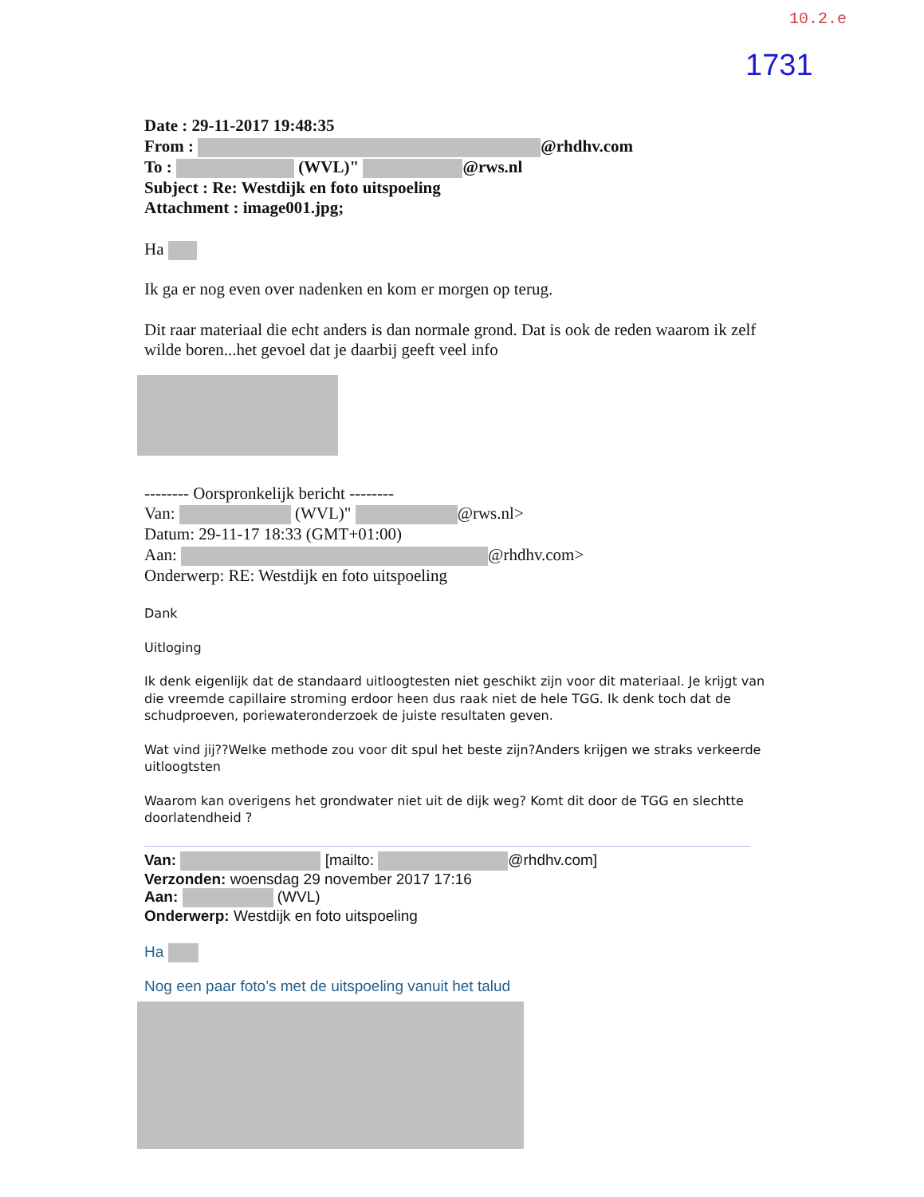10.2.e
1731
Date : 29-11-2017 19:48:35
From : @rhdhv.com
To : (WVL)" @rws.nl
Subject : Re: Westdijk en foto uitspoeling
Attachment : image001.jpg;
Ha
Ik ga er nog even over nadenken en kom er morgen op terug.
Dit raar materiaal die echt anders is dan normale grond. Dat is ook de reden waarom ik zelf wilde boren...het gevoel dat je daarbij geeft veel info
-------- Oorspronkelijk bericht --------
Van: (WVL)" @rws.nl>
Datum: 29-11-17 18:33 (GMT+01:00)
Aan: @rhdhv.com>
Onderwerp: RE: Westdijk en foto uitspoeling
Dank
Uitloging
Ik denk eigenlijk dat de standaard uitloogtesten niet geschikt zijn voor dit materiaal. Je krijgt van die vreemde capillaire stroming erdoor heen dus raak niet de hele TGG. Ik denk toch dat de schudproeven, poriewateronderzoek de juiste resultaten geven.
Wat vind jij??Welke methode zou voor dit spul het beste zijn?Anders krijgen we straks verkeerde uitloogtsten
Waarom kan overigens het grondwater niet uit de dijk weg? Komt dit door de TGG en slechtte doorlatendheid ?
Van: [mailto: @rhdhv.com]
Verzonden: woensdag 29 november 2017 17:16
Aan: (WVL)
Onderwerp: Westdijk en foto uitspoeling
Ha
Nog een paar foto’s met de uitspoeling vanuit het talud